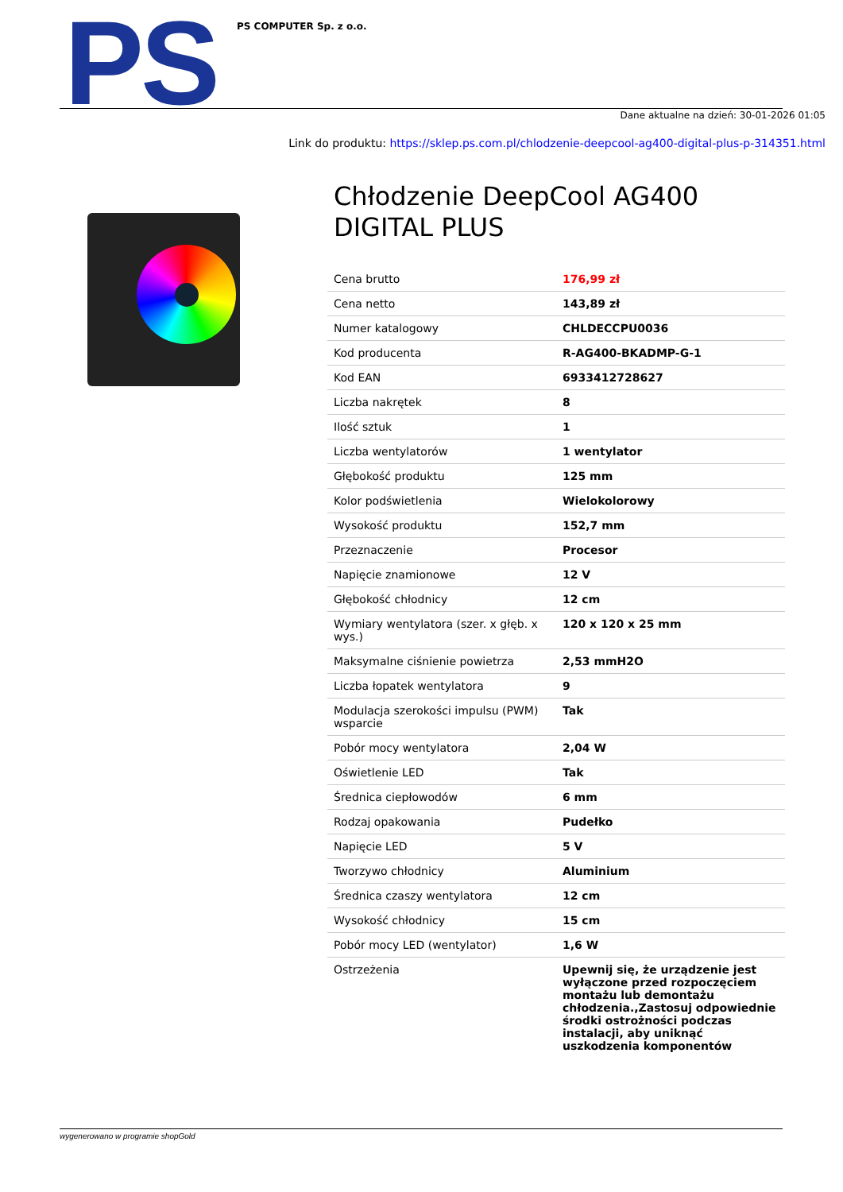PS PS COMPUTER Sp. z o.o.
Dane aktualne na dzień: 30-01-2026 01:05
Link do produktu: https://sklep.ps.com.pl/chlodzenie-deepcool-ag400-digital-plus-p-314351.html
Chłodzenie DeepCool AG400 DIGITAL PLUS
| Cena brutto | 176,99 zł |
| Cena netto | 143,89 zł |
| Numer katalogowy | CHLDECCPU0036 |
| Kod producenta | R-AG400-BKADMP-G-1 |
| Kod EAN | 6933412728627 |
| Liczba nakrętek | 8 |
| Ilość sztuk | 1 |
| Liczba wentylatorów | 1 wentylator |
| Głębokość produktu | 125 mm |
| Kolor podświetlenia | Wielokolorowy |
| Wysokość produktu | 152,7 mm |
| Przeznaczenie | Procesor |
| Napięcie znamionowe | 12 V |
| Głębokość chłodnicy | 12 cm |
| Wymiary wentylatora (szer. x głęb. x wys.) | 120 x 120 x 25 mm |
| Maksymalne ciśnienie powietrza | 2,53 mmH2O |
| Liczba łopatek wentylatora | 9 |
| Modulacja szerokości impulsu (PWM) wsparcie | Tak |
| Pobór mocy wentylatora | 2,04 W |
| Oświetlenie LED | Tak |
| Średnica ciepłowodów | 6 mm |
| Rodzaj opakowania | Pudełko |
| Napięcie LED | 5 V |
| Tworzywo chłodnicy | Aluminium |
| Średnica czaszy wentylatora | 12 cm |
| Wysokość chłodnicy | 15 cm |
| Pobór mocy LED (wentylator) | 1,6 W |
| Ostrzeżenia | Upewnij się, że urządzenie jest wyłączone przed rozpoczęciem montażu lub demontażu chłodzenia.,Zastosuj odpowiednie środki ostrożności podczas instalacji, aby uniknąć uszkodzenia komponentów |
wygenerowano w programie shopGold